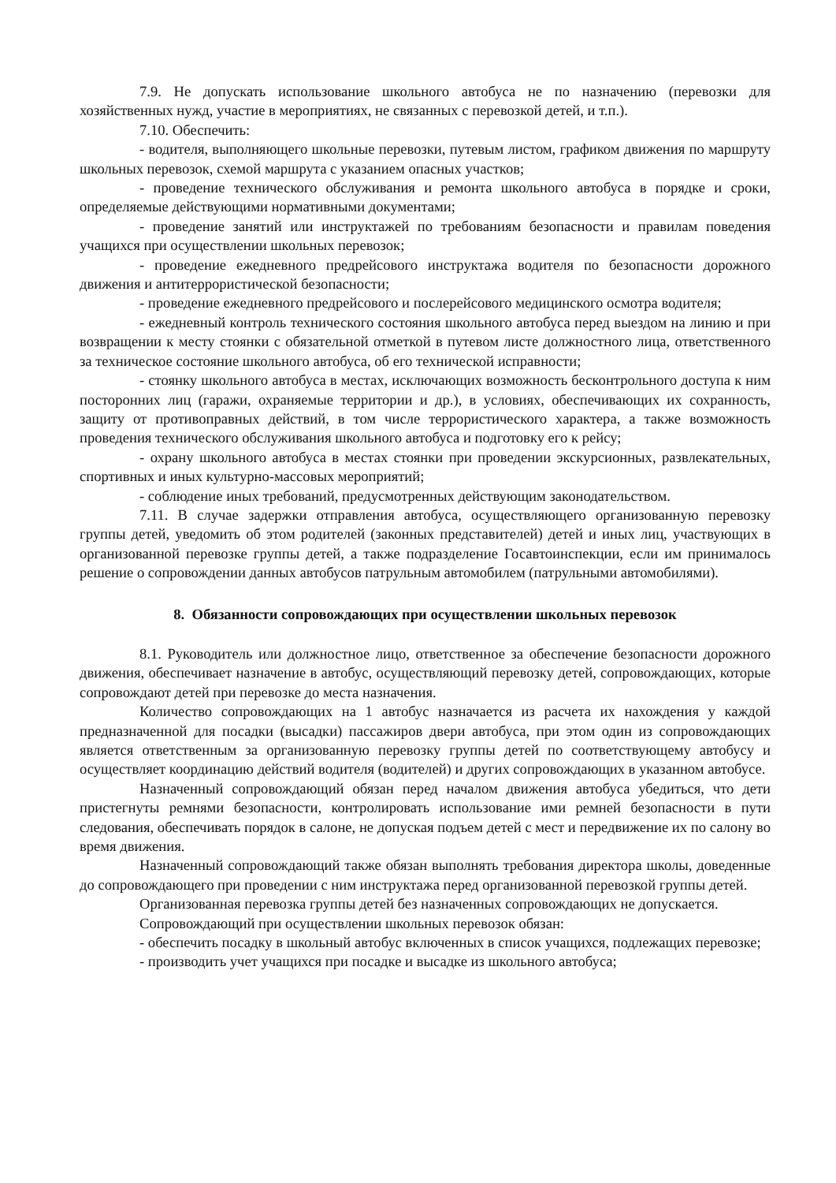7.9. Не допускать использование школьного автобуса не по назначению (перевозки для хозяйственных нужд, участие в мероприятиях, не связанных с перевозкой детей, и т.п.).
7.10. Обеспечить:
- водителя, выполняющего школьные перевозки, путевым листом, графиком движения по маршруту школьных перевозок, схемой маршрута с указанием опасных участков;
- проведение технического обслуживания и ремонта школьного автобуса в порядке и сроки, определяемые действующими нормативными документами;
- проведение занятий или инструктажей по требованиям безопасности и правилам поведения учащихся при осуществлении школьных перевозок;
- проведение ежедневного предрейсового инструктажа водителя по безопасности дорожного движения и антитеррористической безопасности;
- проведение ежедневного предрейсового и послерейсового медицинского осмотра водителя;
- ежедневный контроль технического состояния школьного автобуса перед выездом на линию и при возвращении к месту стоянки с обязательной отметкой в путевом листе должностного лица, ответственного за техническое состояние школьного автобуса, об его технической исправности;
- стоянку школьного автобуса в местах, исключающих возможность бесконтрольного доступа к ним посторонних лиц (гаражи, охраняемые территории и др.), в условиях, обеспечивающих их сохранность, защиту от противоправных действий, в том числе террористического характера, а также возможность проведения технического обслуживания школьного автобуса и подготовку его к рейсу;
- охрану школьного автобуса в местах стоянки при проведении экскурсионных, развлекательных, спортивных и иных культурно-массовых мероприятий;
- соблюдение иных требований, предусмотренных действующим законодательством.
7.11. В случае задержки отправления автобуса, осуществляющего организованную перевозку группы детей, уведомить об этом родителей (законных представителей) детей и иных лиц, участвующих в организованной перевозке группы детей, а также подразделение Госавтоинспекции, если им принималось решение о сопровождении данных автобусов патрульным автомобилем (патрульными автомобилями).
8. Обязанности сопровождающих при осуществлении школьных перевозок
8.1. Руководитель или должностное лицо, ответственное за обеспечение безопасности дорожного движения, обеспечивает назначение в автобус, осуществляющий перевозку детей, сопровождающих, которые сопровождают детей при перевозке до места назначения.
Количество сопровождающих на 1 автобус назначается из расчета их нахождения у каждой предназначенной для посадки (высадки) пассажиров двери автобуса, при этом один из сопровождающих является ответственным за организованную перевозку группы детей по соответствующему автобусу и осуществляет координацию действий водителя (водителей) и других сопровождающих в указанном автобусе.
Назначенный сопровождающий обязан перед началом движения автобуса убедиться, что дети пристегнуты ремнями безопасности, контролировать использование ими ремней безопасности в пути следования, обеспечивать порядок в салоне, не допуская подъем детей с мест и передвижение их по салону во время движения.
Назначенный сопровождающий также обязан выполнять требования директора школы, доведенные до сопровождающего при проведении с ним инструктажа перед организованной перевозкой группы детей.
Организованная перевозка группы детей без назначенных сопровождающих не допускается.
Сопровождающий при осуществлении школьных перевозок обязан:
- обеспечить посадку в школьный автобус включенных в список учащихся, подлежащих перевозке;
- производить учет учащихся при посадке и высадке из школьного автобуса;